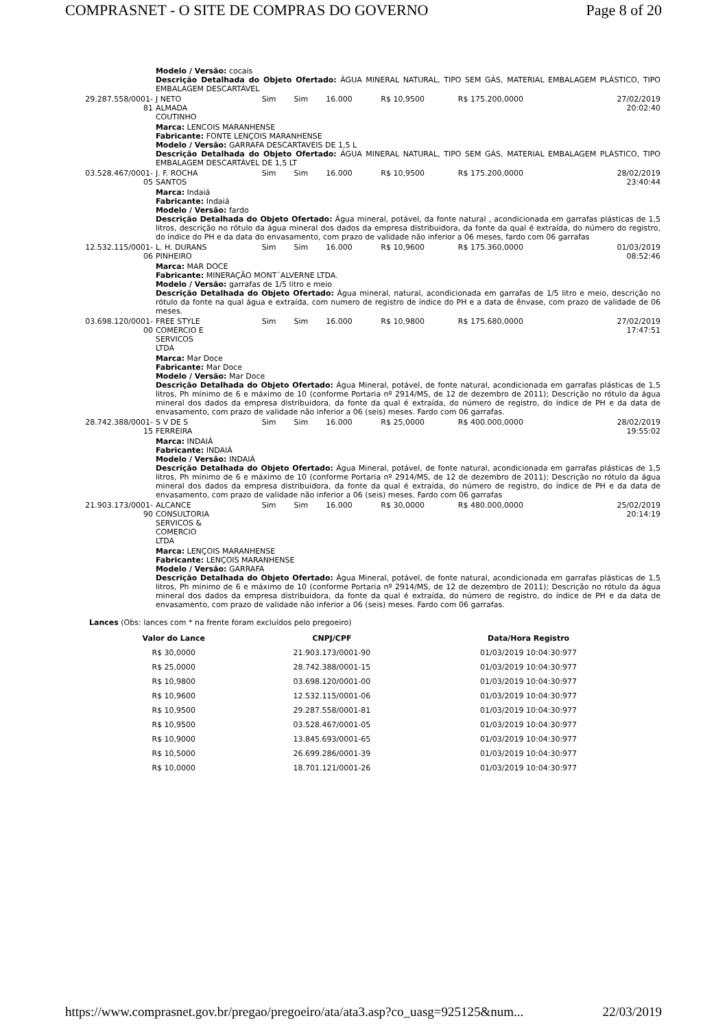COMPRASNET - O SITE DE COMPRAS DO GOVERNO Page 8 of 20
| | Modelo / Versão: cocais Descrição Detalhada do Objeto Ofertado: ÁGUA MINERAL NATURAL, TIPO SEM GÁS, MATERIAL EMBALAGEM PLÁSTICO, TIPO EMBALAGEM DESCARTÁVEL | | | | | | |
| 29.287.558/0001-81 | J NETO ALMADA COUTINHO | Sim | Sim | 16.000 | R$ 10,9500 | R$ 175.200,0000 | 27/02/2019 20:02:40 |
| | Marca: LENCOIS MARANHENSE Fabricante: FONTE LENÇOIS MARANHENSE Modelo / Versão: GARRAFA DESCARTAVEIS DE 1,5 L Descrição Detalhada do Objeto Ofertado: ÁGUA MINERAL NATURAL, TIPO SEM GÁS, MATERIAL EMBALAGEM PLÁSTICO, TIPO EMBALAGEM DESCARTÁVEL DE 1,5 LT | | | | | | |
| 03.528.467/0001-05 | J. F. ROCHA SANTOS | Sim | Sim | 16.000 | R$ 10,9500 | R$ 175.200,0000 | 28/02/2019 23:40:44 |
| | Marca: Indaiá Fabricante: Indaiá Modelo / Versão: fardo Descrição Detalhada do Objeto Ofertado: Água mineral, potável, da fonte natural , acondicionada em garrafas plásticas de 1,5 litros, descrição no rótulo da água mineral dos dados da empresa distribuidora, da fonte da qual é extraída, do número do registro, do índice do PH e da data do envasamento, com prazo de validade não inferior a 06 meses, fardo com 06 garrafas | | | | | | |
| 12.532.115/0001-06 | L. H. DURANS PINHEIRO | Sim | Sim | 16.000 | R$ 10,9600 | R$ 175.360,0000 | 01/03/2019 08:52:46 |
| | Marca: MAR DOCE Fabricante: MINERAÇÃO MONT´ALVERNE LTDA. Modelo / Versão: garrafas de 1/5 litro e meio Descrição Detalhada do Objeto Ofertado: Água mineral, natural, acondicionada em garrafas de 1/5 litro e meio, descrição no rótulo da fonte na qual água e extraída, com numero de registro de índice do PH e a data de ênvase, com prazo de validade de 06 meses. | | | | | | |
| 03.698.120/0001-00 | FREE STYLE COMERCIO E SERVICOS LTDA | Sim | Sim | 16.000 | R$ 10,9800 | R$ 175.680,0000 | 27/02/2019 17:47:51 |
| | Marca: Mar Doce Fabricante: Mar Doce Modelo / Versão: Mar Doce Descrição Detalhada do Objeto Ofertado: Água Mineral, potável, de fonte natural, acondicionada em garrafas plásticas de 1,5 litros, Ph mínimo de 6 e máximo de 10 (conforme Portaria nº 2914/MS, de 12 de dezembro de 2011); Descrição no rótulo da água mineral dos dados da empresa distribuidora, da fonte da qual é extraída, do número de registro, do índice de PH e da data de envasamento, com prazo de validade não inferior a 06 (seis) meses. Fardo com 06 garrafas. | | | | | | |
| 28.742.388/0001-15 | S V DE S FERREIRA | Sim | Sim | 16.000 | R$ 25,0000 | R$ 400.000,0000 | 28/02/2019 19:55:02 |
| | Marca: INDAIÁ Fabricante: INDAIÁ Modelo / Versão: INDAIÁ Descrição Detalhada do Objeto Ofertado: Água Mineral, potável, de fonte natural, acondicionada em garrafas plásticas de 1,5 litros, Ph mínimo de 6 e máximo de 10 (conforme Portaria nº 2914/MS, de 12 de dezembro de 2011); Descrição no rótulo da água mineral dos dados da empresa distribuidora, da fonte da qual é extraída, do número de registro, do índice de PH e da data de envasamento, com prazo de validade não inferior a 06 (seis) meses. Fardo com 06 garrafas | | | | | | |
| 21.903.173/0001-90 | ALCANCE CONSULTORIA SERVICOS & COMERCIO LTDA | Sim | Sim | 16.000 | R$ 30,0000 | R$ 480.000,0000 | 25/02/2019 20:14:19 |
| | Marca: LENÇOIS MARANHENSE Fabricante: LENÇOIS MARANHENSE Modelo / Versão: GARRAFA Descrição Detalhada do Objeto Ofertado: Água Mineral, potável, de fonte natural, acondicionada em garrafas plásticas de 1,5 litros, Ph mínimo de 6 e máximo de 10 (conforme Portaria nº 2914/MS, de 12 de dezembro de 2011); Descrição no rótulo da água mineral dos dados da empresa distribuidora, da fonte da qual é extraída, do número de registro, do índice de PH e da data de envasamento, com prazo de validade não inferior a 06 (seis) meses. Fardo com 06 garrafas. | | | | | | |
Lances (Obs: lances com * na frente foram excluídos pelo pregoeiro)
| Valor do Lance | CNPJ/CPF | Data/Hora Registro |
| --- | --- | --- |
| R$ 30,0000 | 21.903.173/0001-90 | 01/03/2019 10:04:30:977 |
| R$ 25,0000 | 28.742.388/0001-15 | 01/03/2019 10:04:30:977 |
| R$ 10,9800 | 03.698.120/0001-00 | 01/03/2019 10:04:30:977 |
| R$ 10,9600 | 12.532.115/0001-06 | 01/03/2019 10:04:30:977 |
| R$ 10,9500 | 29.287.558/0001-81 | 01/03/2019 10:04:30:977 |
| R$ 10,9500 | 03.528.467/0001-05 | 01/03/2019 10:04:30:977 |
| R$ 10,9000 | 13.845.693/0001-65 | 01/03/2019 10:04:30:977 |
| R$ 10,5000 | 26.699.286/0001-39 | 01/03/2019 10:04:30:977 |
| R$ 10,0000 | 18.701.121/0001-26 | 01/03/2019 10:04:30:977 |
https://www.comprasnet.gov.br/pregao/pregoeiro/ata/ata3.asp?co_uasg=925125&num... 22/03/2019